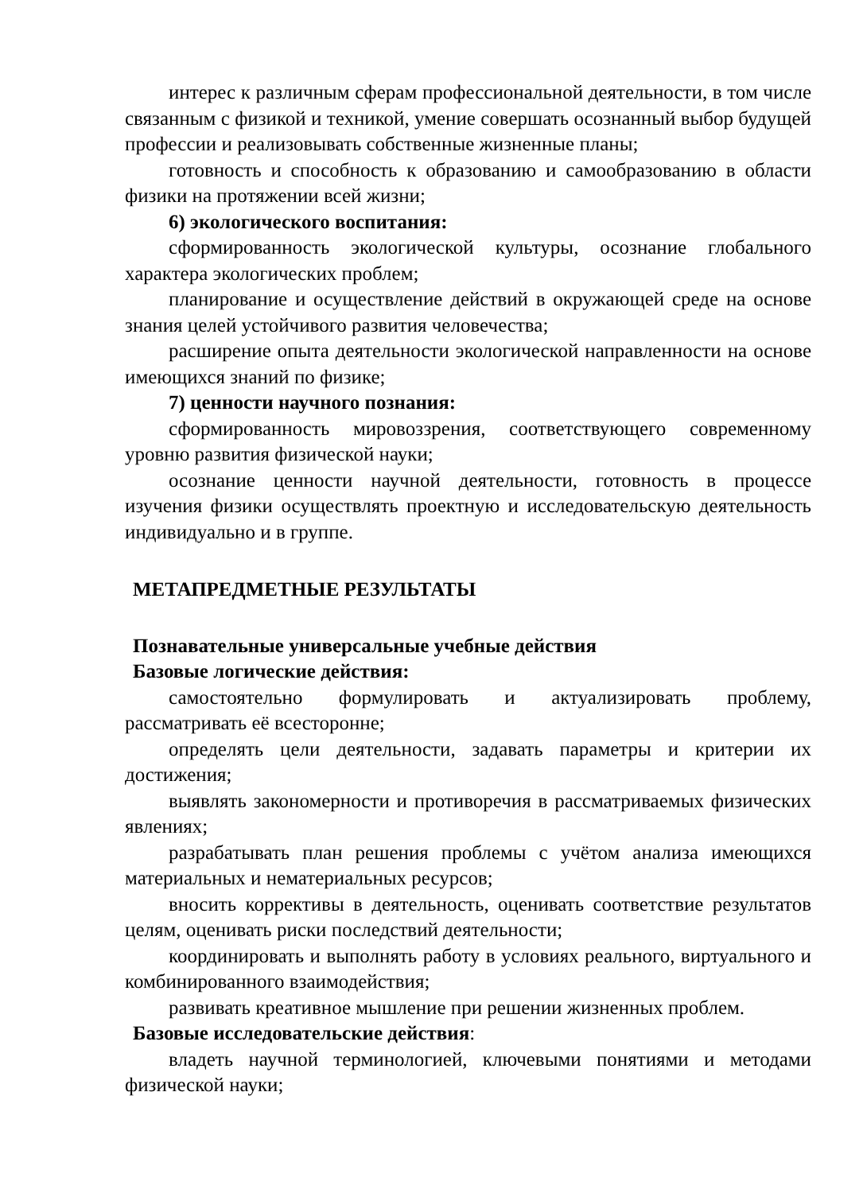интерес к различным сферам профессиональной деятельности, в том числе связанным с физикой и техникой, умение совершать осознанный выбор будущей профессии и реализовывать собственные жизненные планы;
готовность и способность к образованию и самообразованию в области физики на протяжении всей жизни;
6) экологического воспитания:
сформированность экологической культуры, осознание глобального характера экологических проблем;
планирование и осуществление действий в окружающей среде на основе знания целей устойчивого развития человечества;
расширение опыта деятельности экологической направленности на основе имеющихся знаний по физике;
7) ценности научного познания:
сформированность мировоззрения, соответствующего современному уровню развития физической науки;
осознание ценности научной деятельности, готовность в процессе изучения физики осуществлять проектную и исследовательскую деятельность индивидуально и в группе.
МЕТАПРЕДМЕТНЫЕ РЕЗУЛЬТАТЫ
Познавательные универсальные учебные действия
Базовые логические действия:
самостоятельно формулировать и актуализировать проблему, рассматривать её всесторонне;
определять цели деятельности, задавать параметры и критерии их достижения;
выявлять закономерности и противоречия в рассматриваемых физических явлениях;
разрабатывать план решения проблемы с учётом анализа имеющихся материальных и нематериальных ресурсов;
вносить коррективы в деятельность, оценивать соответствие результатов целям, оценивать риски последствий деятельности;
координировать и выполнять работу в условиях реального, виртуального и комбинированного взаимодействия;
развивать креативное мышление при решении жизненных проблем.
Базовые исследовательские действия:
владеть научной терминологией, ключевыми понятиями и методами физической науки;